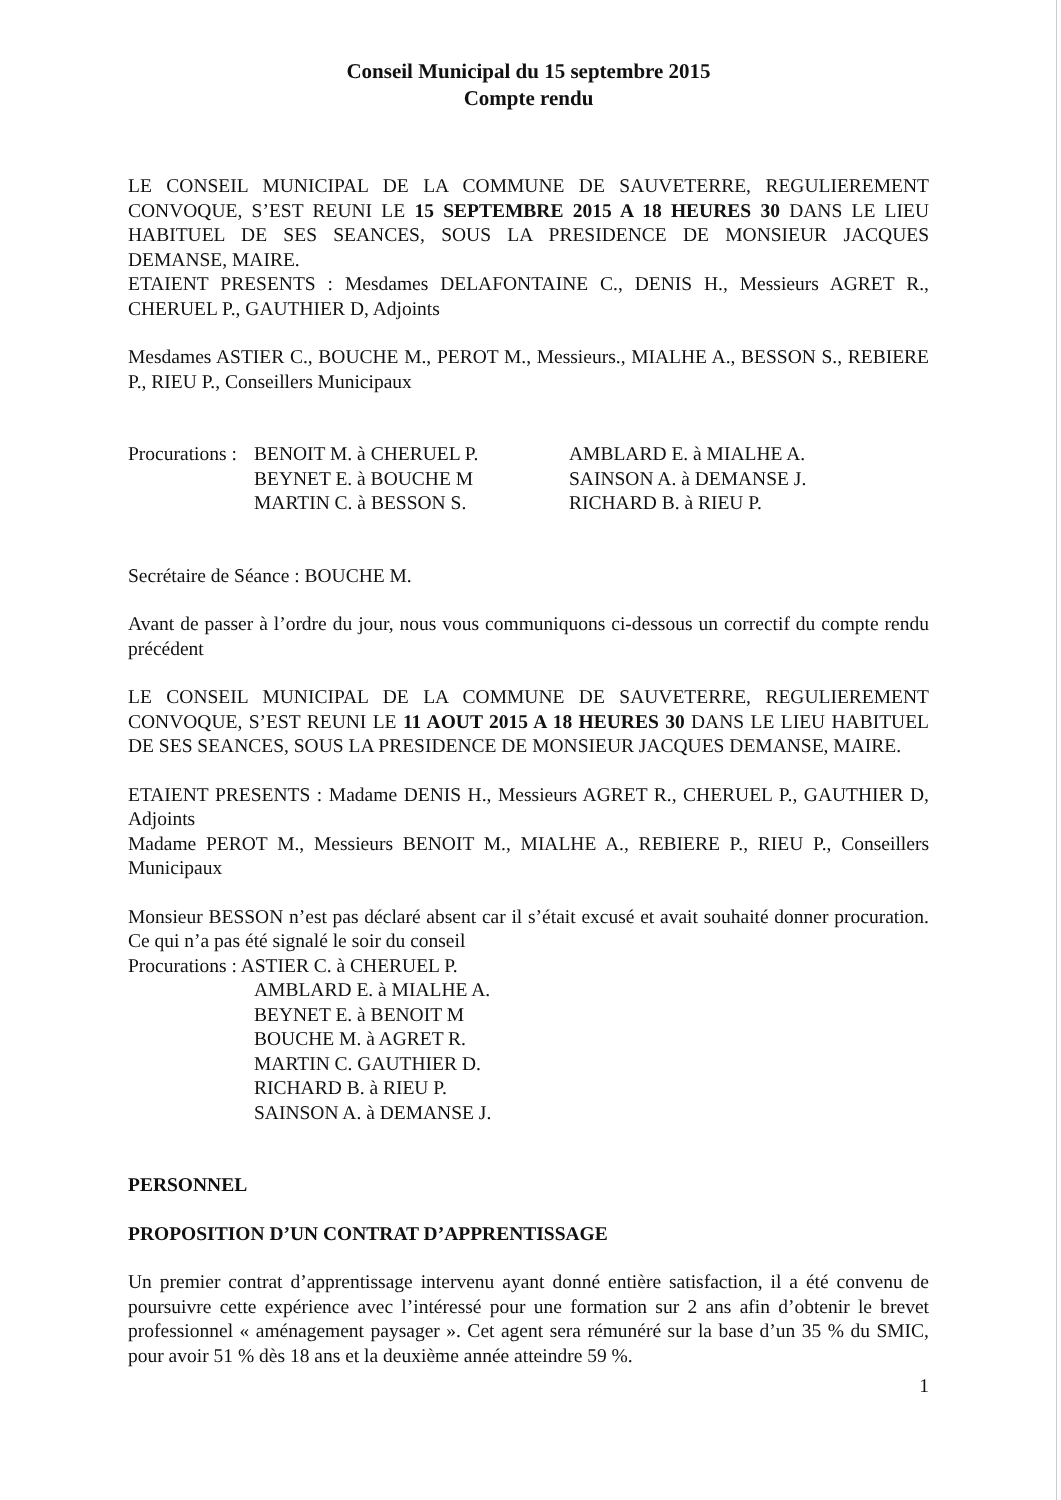Conseil Municipal du 15 septembre 2015
Compte rendu
LE CONSEIL MUNICIPAL DE LA COMMUNE DE SAUVETERRE, REGULIEREMENT CONVOQUE, S’EST REUNI LE 15 SEPTEMBRE 2015 A 18 HEURES 30 DANS LE LIEU HABITUEL DE SES SEANCES, SOUS LA PRESIDENCE DE MONSIEUR JACQUES DEMANSE, MAIRE.
ETAIENT PRESENTS : Mesdames DELAFONTAINE C., DENIS H., Messieurs AGRET R., CHERUEL P., GAUTHIER D, Adjoints
Mesdames ASTIER C., BOUCHE M., PEROT M., Messieurs., MIALHE A., BESSON S., REBIERE P., RIEU P., Conseillers Municipaux
Procurations :
BENOIT M. à CHERUEL P.
AMBLARD E. à MIALHE A.
BEYNET E. à BOUCHE M
SAINSON A. à DEMANSE J.
MARTIN C. à BESSON S.
RICHARD B. à RIEU P.
Secrétaire de Séance : BOUCHE M.
Avant de passer à l’ordre du jour, nous vous communiquons ci-dessous un correctif du compte rendu précédent
LE CONSEIL MUNICIPAL DE LA COMMUNE DE SAUVETERRE, REGULIEREMENT CONVOQUE, S’EST REUNI LE 11 AOUT 2015 A 18 HEURES 30 DANS LE LIEU HABITUEL DE SES SEANCES, SOUS LA PRESIDENCE DE MONSIEUR JACQUES DEMANSE, MAIRE.
ETAIENT PRESENTS : Madame DENIS H., Messieurs AGRET R., CHERUEL P., GAUTHIER D, Adjoints
Madame PEROT M., Messieurs BENOIT M., MIALHE A., REBIERE P., RIEU P., Conseillers Municipaux
Monsieur BESSON n’est pas déclaré absent car il s’était excusé et avait souhaité donner procuration. Ce qui n’a pas été signalé le soir du conseil
Procurations : ASTIER C. à CHERUEL P.
AMBLARD E. à MIALHE A.
BEYNET E. à BENOIT M
BOUCHE M. à AGRET R.
MARTIN C. GAUTHIER D.
RICHARD B. à RIEU P.
SAINSON A. à DEMANSE J.
PERSONNEL
PROPOSITION D’UN CONTRAT D’APPRENTISSAGE
Un premier contrat d’apprentissage intervenu ayant donné entière satisfaction, il a été convenu de poursuivre cette expérience avec l’intéressé pour une formation sur 2 ans afin d’obtenir le brevet professionnel « aménagement paysager ». Cet agent sera rémunéré sur la base d’un 35 % du SMIC, pour avoir 51 % dès 18 ans et la deuxième année atteindre 59 %.
1